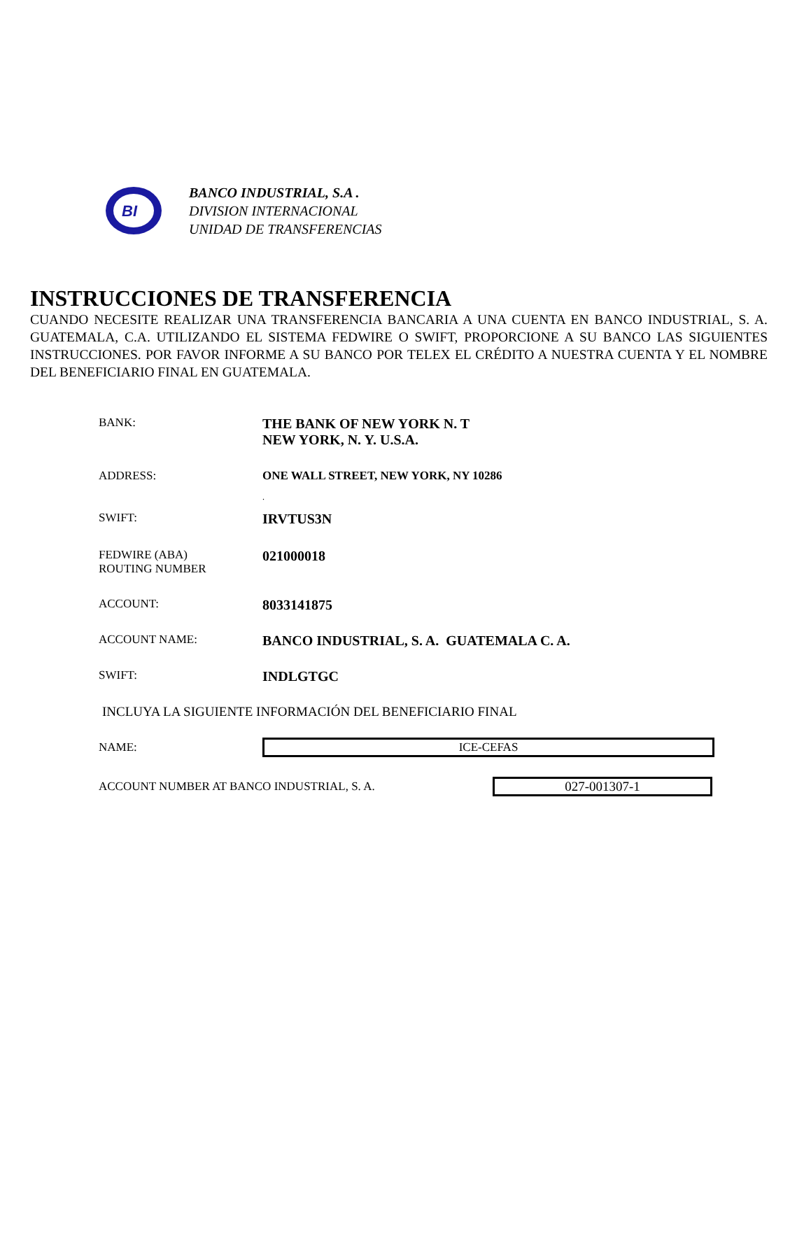BI
BANCO INDUSTRIAL, S.A .
DIVISION INTERNACIONAL
UNIDAD DE TRANSFERENCIAS
INSTRUCCIONES DE TRANSFERENCIA
CUANDO NECESITE REALIZAR UNA TRANSFERENCIA BANCARIA A UNA CUENTA EN BANCO INDUSTRIAL, S. A. GUATEMALA, C.A. UTILIZANDO EL SISTEMA FEDWIRE O SWIFT, PROPORCIONE A SU BANCO LAS SIGUIENTES INSTRUCCIONES. POR FAVOR INFORME A SU BANCO POR TELEX EL CRÉDITO A NUESTRA CUENTA Y EL NOMBRE DEL BENEFICIARIO FINAL EN GUATEMALA.
BANK:
THE BANK OF NEW YORK N. T
NEW YORK, N. Y. U.S.A.
ADDRESS: ONE WALL STREET, NEW YORK, NY 10286
.
SWIFT:
IRVTUS3N
FEDWIRE (ABA)
ROUTING NUMBER
021000018
ACCOUNT:
8033141875
ACCOUNT NAME:
BANCO INDUSTRIAL, S. A. GUATEMALA C. A.
SWIFT:
INDLGTGC
INCLUYA LA SIGUIENTE INFORMACIÓN DEL BENEFICIARIO FINAL
NAME:
ICE-CEFAS
ACCOUNT NUMBER AT BANCO INDUSTRIAL, S. A.
027-001307-1